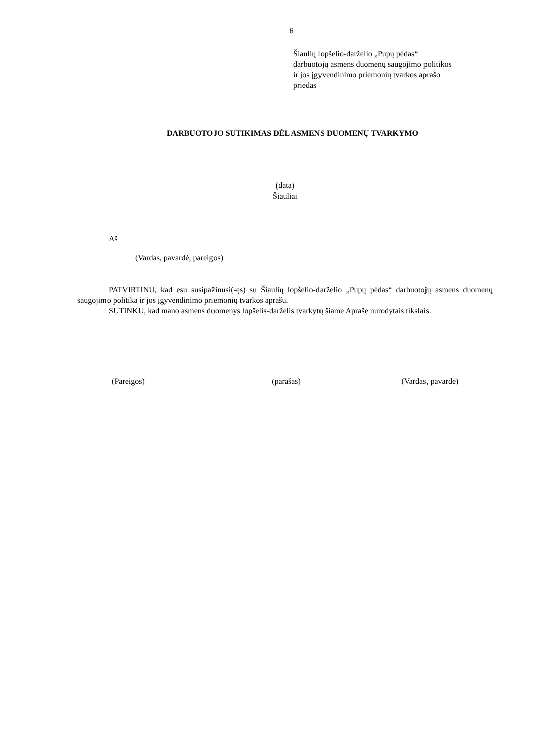6
Šiaulių lopšelio-darželio „Pupų pėdas“
darbuotojų asmens duomenų saugojimo politikos
ir jos įgyvendinimo priemonių tvarkos aprašo
priedas
DARBUOTOJO SUTIKIMAS DĖL ASMENS DUOMENŲ TVARKYMO
(data)
Šiauliai
Aš
(Vardas, pavardė, pareigos)
PATVIRTINU, kad esu susipažinusi(-ęs) su Šiaulių lopšelio-darželio „Pupų pėdas“ darbuotojų asmens duomenų saugojimo politika ir jos įgyvendinimo priemonių tvarkos aprašu.
SUTINKU, kad mano asmens duomenys lopšelis-darželis tvarkytų šiame Apraše nurodytais tikslais.
(Pareigos)
(parašas)
(Vardas, pavardė)